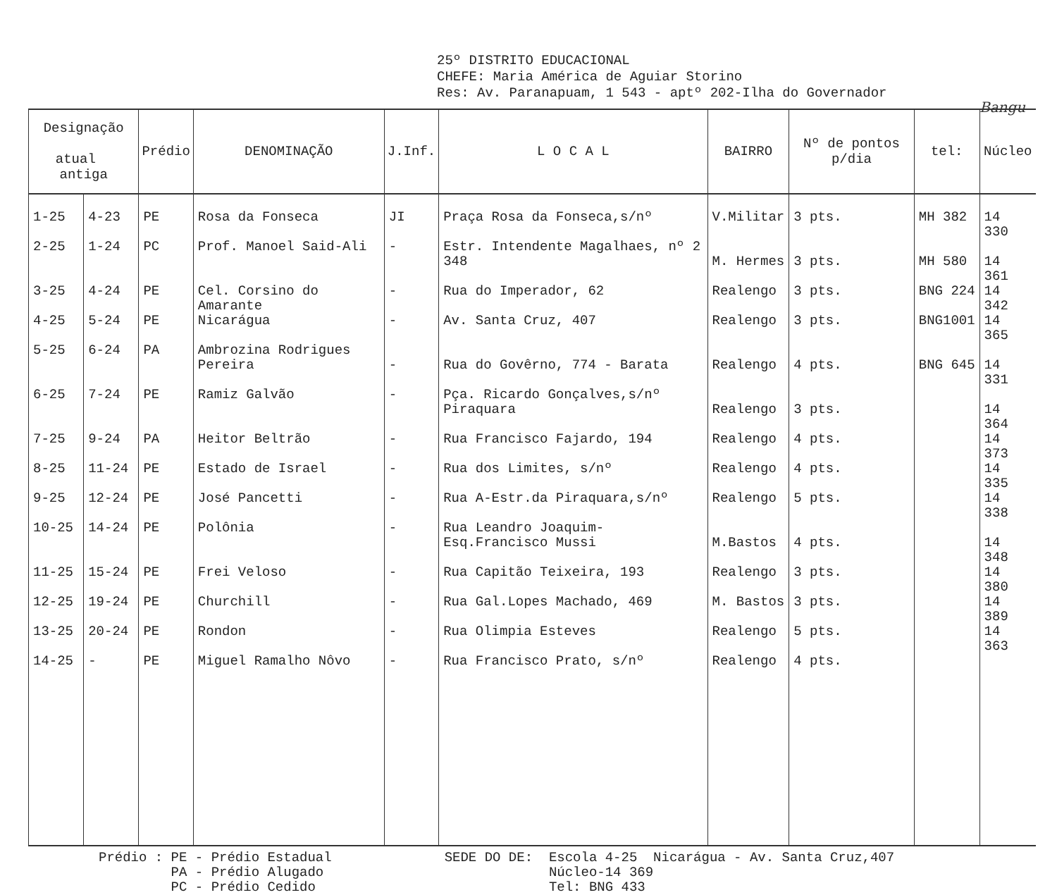25º DISTRITO EDUCACIONAL
CHEFE: Maria América de Aguiar Storino
Res: Av. Paranapuam, 1 543 - aptº 202-Ilha do Governador
Bangu
| Designação atual antiga | | Prédio | DENOMINAÇÃO | J.Inf. | L O C A L | BAIRRO | Nº de pontos p/dia | tel: | Núcleo |
| --- | --- | --- | --- | --- | --- | --- | --- | --- | --- |
| 1-25 | 4-23 | PE | Rosa da Fonseca | JI | Praça Rosa da Fonseca,s/nº | V.Militar | 3 pts. | MH 382 | 14 330 |
| 2-25 | 1-24 | PC | Prof. Manoel Said-Ali | - | Estr. Intendente Magalhaes, nº 2 348 | M. Hermes | 3 pts. | MH 580 | 14 361 |
| 3-25 | 4-24 | PE | Cel. Corsino do Amarante | - | Rua do Imperador, 62 | Realengo | 3 pts. | BNG 224 | 14 342 |
| 4-25 | 5-24 | PE | Nicarágua | - | Av. Santa Cruz, 407 | Realengo | 3 pts. | BNG1001 | 14 365 |
| 5-25 | 6-24 | PA | Ambrozina Rodrigues Pereira | - | Rua do Govêrno, 774 - Barata | Realengo | 4 pts. | BNG 645 | 14 331 |
| 6-25 | 7-24 | PE | Ramiz Galvão | - | Pça. Ricardo Gonçalves,s/nº Piraquara | Realengo | 3 pts. | | 14 364 |
| 7-25 | 9-24 | PA | Heitor Beltrão | - | Rua Francisco Fajardo, 194 | Realengo | 4 pts. | | 14 373 |
| 8-25 | 11-24 | PE | Estado de Israel | - | Rua dos Limites, s/nº | Realengo | 4 pts. | | 14 335 |
| 9-25 | 12-24 | PE | José Pancetti | - | Rua A-Estr.da Piraquara,s/nº | Realengo | 5 pts. | | 14 338 |
| 10-25 | 14-24 | PE | Polônia | - | Rua Leandro Joaquim-Esq.Francisco Mussi | M.Bastos | 4 pts. | | 14 348 |
| 11-25 | 15-24 | PE | Frei Veloso | - | Rua Capitão Teixeira, 193 | Realengo | 3 pts. | | 14 380 |
| 12-25 | 19-24 | PE | Churchill | - | Rua Gal.Lopes Machado, 469 | M. Bastos | 3 pts. | | 14 389 |
| 13-25 | 20-24 | PE | Rondon | - | Rua Olimpia Esteves | Realengo | 5 pts. | | 14 363 |
| 14-25 | - | PE | Miguel Ramalho Nôvo | - | Rua Francisco Prato, s/nº | Realengo | 4 pts. | | |
Prédio : PE - Prédio Estadual PA - Prédio Alugado PC - Prédio Cedido
SEDE DO DE: Escola 4-25 Nicarágua - Av. Santa Cruz,407 Núcleo-14 369 Tel: BNG 433